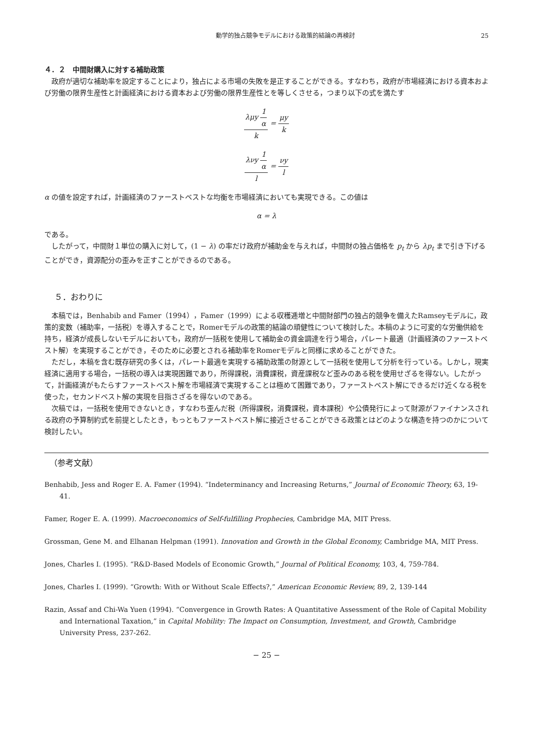動学的独占競争モデルにおける政策的結論の再検討 25
４．２　中間財購入に対する補助政策
政府が適切な補助率を設定することにより，独占による市場の失敗を是正することができる。すなわち，政府が市場経済における資本および労働の限界生産性と計画経済における資本および労働の限界生産性とを等しくさせる，つまり以下の式を満たす
λμy
1
α
k
=
μy
k
λνy
1
α
l
=
νy
l
α の値を設定すれば，計画経済のファーストベストな均衡を市場経済においても実現できる。この値は
α = λ
である。
したがって，中間財１単位の購入に対して，(1 − λ) の率だけ政府が補助金を与えれば，中間財の独占価格を p<sub>t</sub> から λp<sub>t</sub> まで引き下げることができ，資源配分の歪みを正すことができるのである。
５．おわりに
本稿では，Benhabib and Famer（1994），Famer（1999）による収穫逓増と中間財部門の独占的競争を備えたRamseyモデルに，政策的変数（補助率，一括税）を導入することで，Romerモデルの政策的結論の頑健性について検討した。本稿のように可変的な労働供給を持ち，経済が成長しないモデルにおいても，政府が一括税を使用して補助金の資金調達を行う場合，パレート最適（計画経済のファーストベスト解）を実現することができ，そのために必要とされる補助率をRomerモデルと同様に求めることができた。
ただし，本稿を含む既存研究の多くは，パレート最適を実現する補助政策の財源として一括税を使用して分析を行っている。しかし，現実経済に適用する場合，一括税の導入は実現困難であり，所得課税，消費課税，資産課税など歪みのある税を使用せざるを得ない。したがって，計画経済がもたらすファーストベスト解を市場経済で実現することは極めて困難であり，ファーストベスト解にできるだけ近くなる税を使った，セカンドベスト解の実現を目指さざるを得ないのである。
次稿では，一括税を使用できないとき，すなわち歪んだ税（所得課税，消費課税，資本課税）や公債発行によって財源がファイナンスされる政府の予算制約式を前提としたとき，もっともファーストベスト解に接近させることができる政策とはどのような構造を持つのかについて検討したい。
（参考文献）
Benhabib, Jess and Roger E. A. Famer (1994). “Indeterminancy and Increasing Returns,” Journal of Economic Theory, 63, 19-41.
Famer, Roger E. A. (1999). Macroeconomics of Self-fulfilling Prophecies, Cambridge MA, MIT Press.
Grossman, Gene M. and Elhanan Helpman (1991). Innovation and Growth in the Global Economy, Cambridge MA, MIT Press.
Jones, Charles I. (1995). “R&D-Based Models of Economic Growth,” Journal of Political Economy, 103, 4, 759-784.
Jones, Charles I. (1999). “Growth: With or Without Scale Effects?,” American Economic Review, 89, 2, 139-144
Razin, Assaf and Chi-Wa Yuen (1994). “Convergence in Growth Rates: A Quantitative Assessment of the Role of Capital Mobility and International Taxation,” in Capital Mobility: The Impact on Consumption, Investment, and Growth, Cambridge University Press, 237-262.
− 25 −